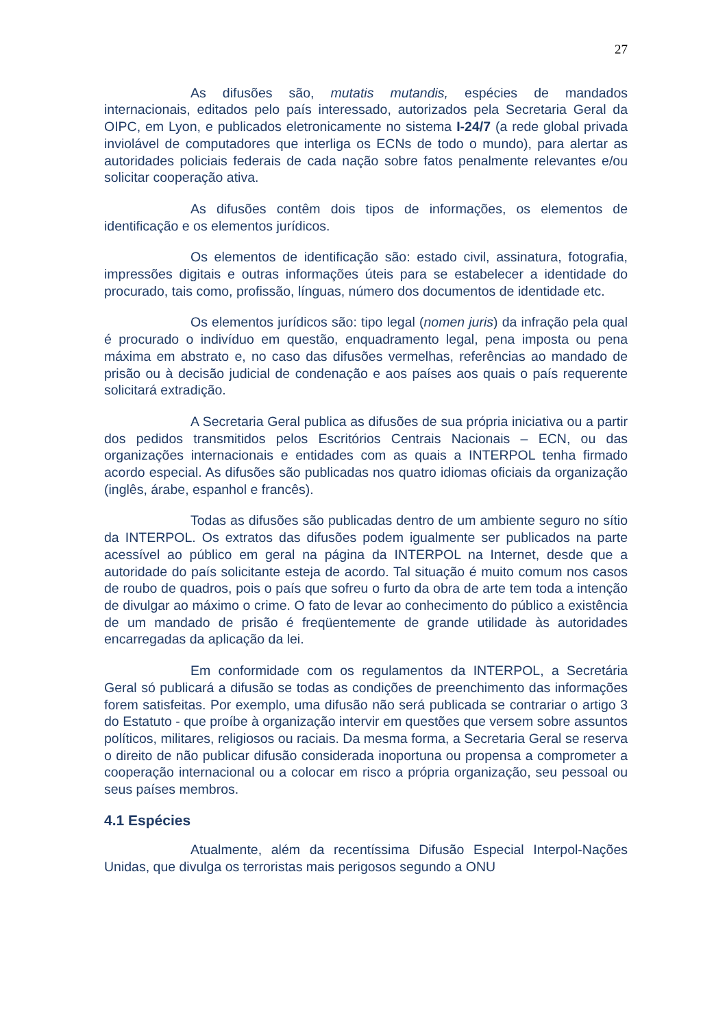27
As difusões são, mutatis mutandis, espécies de mandados internacionais, editados pelo país interessado, autorizados pela Secretaria Geral da OIPC, em Lyon, e publicados eletronicamente no sistema I-24/7 (a rede global privada inviolável de computadores que interliga os ECNs de todo o mundo), para alertar as autoridades policiais federais de cada nação sobre fatos penalmente relevantes e/ou solicitar cooperação ativa.
As difusões contêm dois tipos de informações, os elementos de identificação e os elementos jurídicos.
Os elementos de identificação são: estado civil, assinatura, fotografia, impressões digitais e outras informações úteis para se estabelecer a identidade do procurado, tais como, profissão, línguas, número dos documentos de identidade etc.
Os elementos jurídicos são: tipo legal (nomen juris) da infração pela qual é procurado o indivíduo em questão, enquadramento legal, pena imposta ou pena máxima em abstrato e, no caso das difusões vermelhas, referências ao mandado de prisão ou à decisão judicial de condenação e aos países aos quais o país requerente solicitará extradição.
A Secretaria Geral publica as difusões de sua própria iniciativa ou a partir dos pedidos transmitidos pelos Escritórios Centrais Nacionais – ECN, ou das organizações internacionais e entidades com as quais a INTERPOL tenha firmado acordo especial. As difusões são publicadas nos quatro idiomas oficiais da organização (inglês, árabe, espanhol e francês).
Todas as difusões são publicadas dentro de um ambiente seguro no sítio da INTERPOL. Os extratos das difusões podem igualmente ser publicados na parte acessível ao público em geral na página da INTERPOL na Internet, desde que a autoridade do país solicitante esteja de acordo. Tal situação é muito comum nos casos de roubo de quadros, pois o país que sofreu o furto da obra de arte tem toda a intenção de divulgar ao máximo o crime. O fato de levar ao conhecimento do público a existência de um mandado de prisão é freqüentemente de grande utilidade às autoridades encarregadas da aplicação da lei.
Em conformidade com os regulamentos da INTERPOL, a Secretária Geral só publicará a difusão se todas as condições de preenchimento das informações forem satisfeitas. Por exemplo, uma difusão não será publicada se contrariar o artigo 3 do Estatuto - que proíbe à organização intervir em questões que versem sobre assuntos políticos, militares, religiosos ou raciais. Da mesma forma, a Secretaria Geral se reserva o direito de não publicar difusão considerada inoportuna ou propensa a comprometer a cooperação internacional ou a colocar em risco a própria organização, seu pessoal ou seus países membros.
4.1 Espécies
Atualmente, além da recentíssima Difusão Especial Interpol-Nações Unidas, que divulga os terroristas mais perigosos segundo a ONU